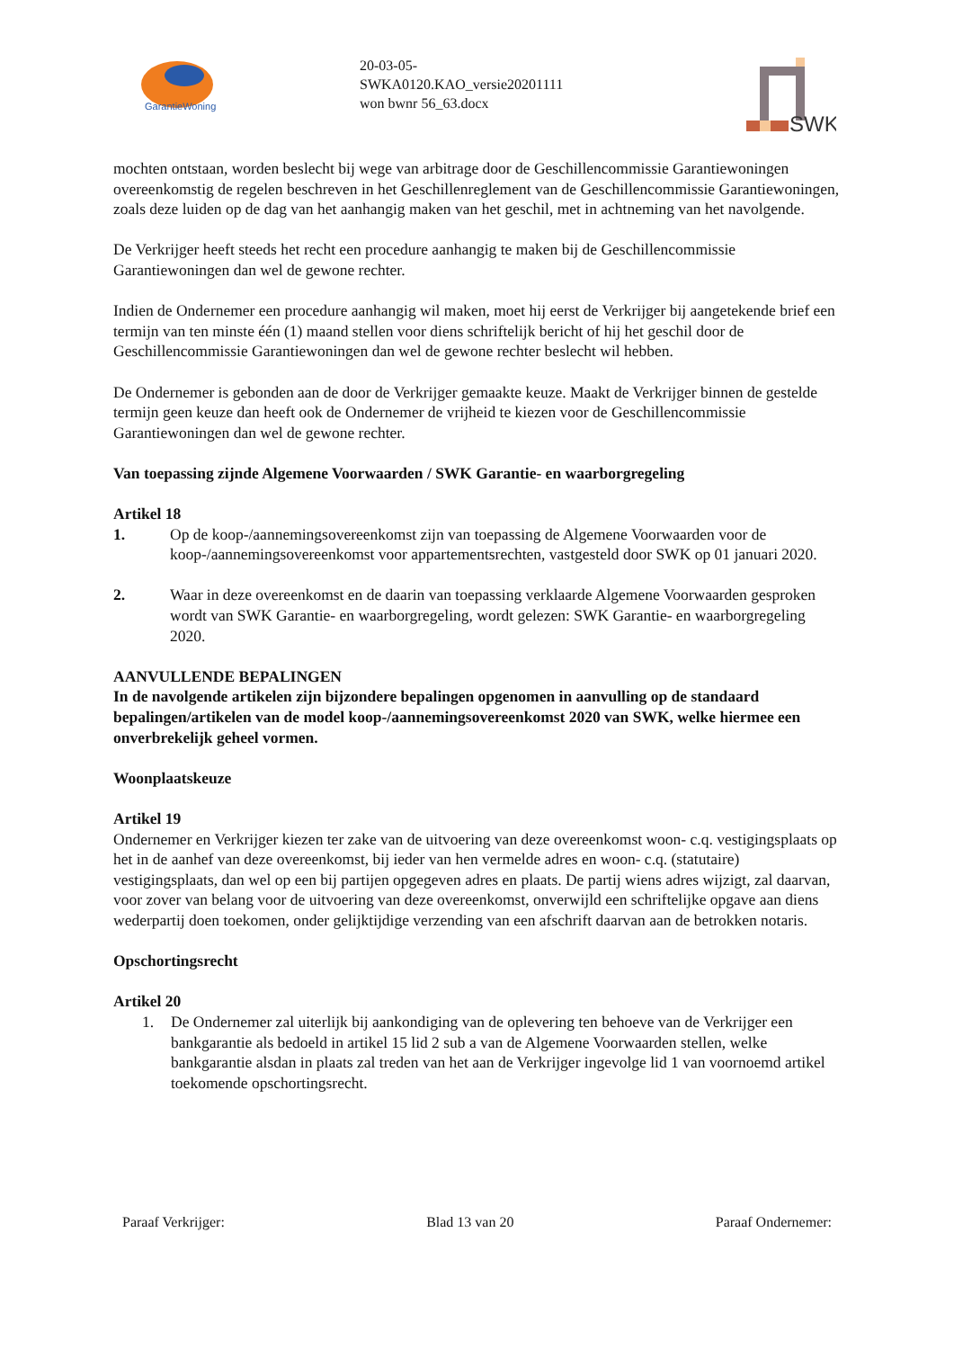GarantieWoning
20-03-05-
SWKA0120.KAO_versie20201111
won bwnr 56_63.docx
SWK
mochten ontstaan, worden beslecht bij wege van arbitrage door de Geschillencommissie Garantiewoningen overeenkomstig de regelen beschreven in het Geschillenreglement van de Geschillencommissie Garantiewoningen, zoals deze luiden op de dag van het aanhangig maken van het geschil, met in achtneming van het navolgende.
De Verkrijger heeft steeds het recht een procedure aanhangig te maken bij de Geschillencommissie Garantiewoningen dan wel de gewone rechter.
Indien de Ondernemer een procedure aanhangig wil maken, moet hij eerst de Verkrijger bij aangetekende brief een termijn van ten minste één (1) maand stellen voor diens schriftelijk bericht of hij het geschil door de Geschillencommissie Garantiewoningen dan wel de gewone rechter beslecht wil hebben.
De Ondernemer is gebonden aan de door de Verkrijger gemaakte keuze. Maakt de Verkrijger binnen de gestelde termijn geen keuze dan heeft ook de Ondernemer de vrijheid te kiezen voor de Geschillencommissie Garantiewoningen dan wel de gewone rechter.
Van toepassing zijnde Algemene Voorwaarden / SWK Garantie- en waarborgregeling
Artikel 18
1. Op de koop-/aannemingsovereenkomst zijn van toepassing de Algemene Voorwaarden voor de koop-/aannemingsovereenkomst voor appartementsrechten, vastgesteld door SWK op 01 januari 2020.
2. Waar in deze overeenkomst en de daarin van toepassing verklaarde Algemene Voorwaarden gesproken wordt van SWK Garantie- en waarborgregeling, wordt gelezen: SWK Garantie- en waarborgregeling 2020.
AANVULLENDE BEPALINGEN
In de navolgende artikelen zijn bijzondere bepalingen opgenomen in aanvulling op de standaard bepalingen/artikelen van de model koop-/aannemingsovereenkomst 2020 van SWK, welke hiermee een onverbrekelijk geheel vormen.
Woonplaatskeuze
Artikel 19
Ondernemer en Verkrijger kiezen ter zake van de uitvoering van deze overeenkomst woon- c.q. vestigingsplaats op het in de aanhef van deze overeenkomst, bij ieder van hen vermelde adres en woon- c.q. (statutaire) vestigingsplaats, dan wel op een bij partijen opgegeven adres en plaats. De partij wiens adres wijzigt, zal daarvan, voor zover van belang voor de uitvoering van deze overeenkomst, onverwijld een schriftelijke opgave aan diens wederpartij doen toekomen, onder gelijktijdige verzending van een afschrift daarvan aan de betrokken notaris.
Opschortingsrecht
Artikel 20
1. De Ondernemer zal uiterlijk bij aankondiging van de oplevering ten behoeve van de Verkrijger een bankgarantie als bedoeld in artikel 15 lid 2 sub a van de Algemene Voorwaarden stellen, welke bankgarantie alsdan in plaats zal treden van het aan de Verkrijger ingevolge lid 1 van voornoemd artikel toekomende opschortingsrecht.
Paraaf Verkrijger: Blad 13 van 20 Paraaf Ondernemer: